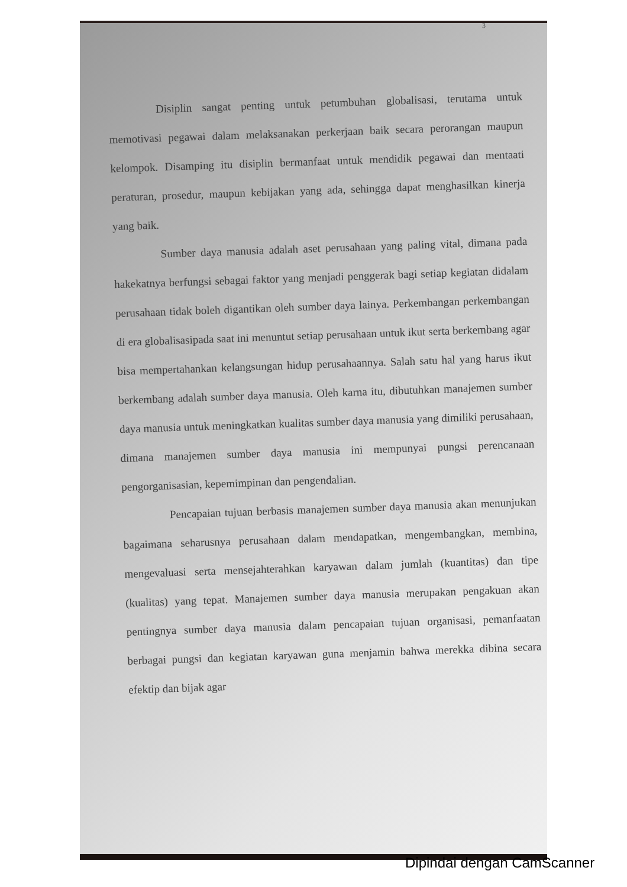3
Disiplin sangat penting untuk petumbuhan globalisasi, terutama untuk memotivasi pegawai dalam melaksanakan perkerjaan baik secara perorangan maupun kelompok. Disamping itu disiplin bermanfaat untuk mendidik pegawai dan mentaati peraturan, prosedur, maupun kebijakan yang ada, sehingga dapat menghasilkan kinerja yang baik.
Sumber daya manusia adalah aset perusahaan yang paling vital, dimana pada hakekatnya berfungsi sebagai faktor yang menjadi penggerak bagi setiap kegiatan didalam perusahaan tidak boleh digantikan oleh sumber daya lainya. Perkembangan perkembangan di era globalisasipada saat ini menuntut setiap perusahaan untuk ikut serta berkembang agar bisa mempertahankan kelangsungan hidup perusahaannya. Salah satu hal yang harus ikut berkembang adalah sumber daya manusia. Oleh karna itu, dibutuhkan manajemen sumber daya manusia untuk meningkatkan kualitas sumber daya manusia yang dimiliki perusahaan, dimana manajemen sumber daya manusia ini mempunyai pungsi perencanaan pengorganisasian, kepemimpinan dan pengendalian.
Pencapaian tujuan berbasis manajemen sumber daya manusia akan menunjukan bagaimana seharusnya perusahaan dalam mendapatkan, mengembangkan, membina, mengevaluasi serta mensejahterahkan karyawan dalam jumlah (kuantitas) dan tipe (kualitas) yang tepat. Manajemen sumber daya manusia merupakan pengakuan akan pentingnya sumber daya manusia dalam pencapaian tujuan organisasi, pemanfaatan berbagai pungsi dan kegiatan karyawan guna menjamin bahwa merekka dibina secara efektip dan bijak agar
Dipindai dengan CamScanner